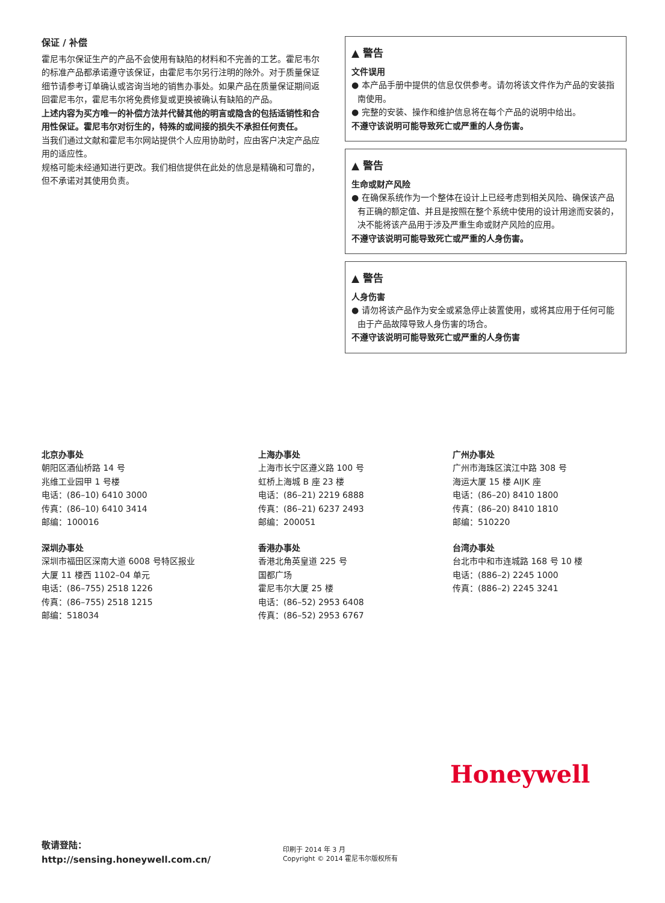保证 / 补偿
霍尼韦尔保证生产的产品不会使用有缺陷的材料和不完善的工艺。霍尼韦尔的标准产品都承诺遵守该保证，由霍尼韦尔另行注明的除外。对于质量保证细节请参考订单确认或咨询当地的销售办事处。如果产品在质量保证期间返回霍尼韦尔，霍尼韦尔将免费修复或更换被确认有缺陷的产品。
上述内容为买方唯一的补偿方法并代替其他的明言或隐含的包括适销性和合用性保证。霍尼韦尔对衍生的，特殊的或间接的损失不承担任何责任。
当我们通过文献和霍尼韦尔网站提供个人应用协助时，应由客户决定产品应用的适应性。
规格可能未经通知进行更改。我们相信提供在此处的信息是精确和可靠的，但不承诺对其使用负责。
▲ 警告
文件误用
● 本产品手册中提供的信息仅供参考。请勿将该文件作为产品的安装指南使用。
● 完整的安装、操作和维护信息将在每个产品的说明中给出。
不遵守该说明可能导致死亡或严重的人身伤害。
▲ 警告
生命或财产风险
● 在确保系统作为一个整体在设计上已经考虑到相关风险、确保该产品有正确的额定值、并且是按照在整个系统中使用的设计用途而安装的，决不能将该产品用于涉及严重生命或财产风险的应用。
不遵守该说明可能导致死亡或严重的人身伤害。
▲ 警告
人身伤害
● 请勿将该产品作为安全或紧急停止装置使用，或将其应用于任何可能由于产品故障导致人身伤害的场合。
不遵守该说明可能导致死亡或严重的人身伤害
北京办事处
朝阳区酒仙桥路 14 号
兆维工业园甲 1 号楼
电话：(86–10) 6410 3000
传真：(86–10) 6410 3414
邮编：100016
上海办事处
上海市长宁区遵义路 100 号
虹桥上海城 B 座 23 楼
电话：(86–21) 2219 6888
传真：(86–21) 6237 2493
邮编：200051
广州办事处
广州市海珠区滨江中路 308 号
海运大厦 15 楼 AIJK 座
电话：(86–20) 8410 1800
传真：(86–20) 8410 1810
邮编：510220
深圳办事处
深圳市福田区深南大道 6008 号特区报业
大厦 11 楼西 1102–04 单元
电话：(86–755) 2518 1226
传真：(86–755) 2518 1215
邮编：518034
香港办事处
香港北角英皇道 225 号
国都广场
霍尼韦尔大厦 25 楼
电话：(86–52) 2953 6408
传真：(86–52) 2953 6767
台湾办事处
台北市中和市连城路 168 号 10 楼
电话：(886–2) 2245 1000
传真：(886–2) 2245 3241
Honeywell
敬请登陆：
http://sensing.honeywell.com.cn/
印刷于 2014 年 3 月
Copyright © 2014 霍尼韦尔版权所有